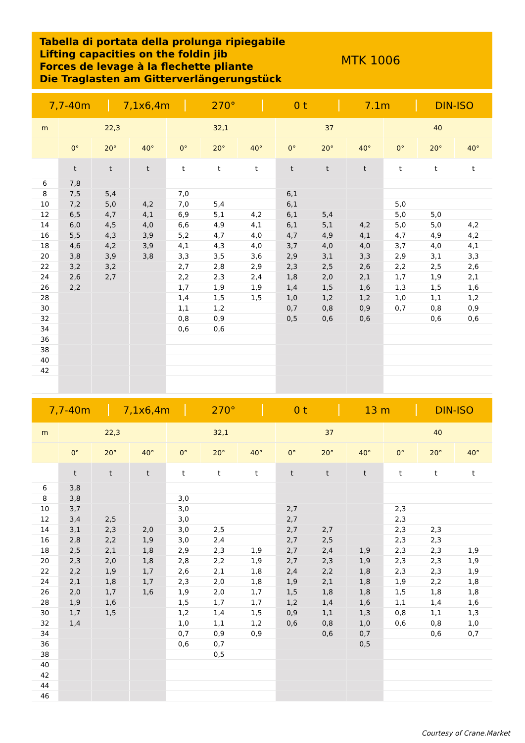Tabella di portata della prolunga ripiegabile
Lifting capacities on the foldin jib
Forces de levage à la flechette pliante
Die Traglasten am Gitterverlängerungstück
MTK 1006
7,7-40m 7,1x6,4m 270° 0 t 7.1m DIN-ISO
| m | 22,3 | | | 32,1 | | | 37 | | | 40 | | |
| --- | --- | --- | --- | --- | --- | --- | --- | --- | --- | --- | --- | --- |
| | 0° | 20° | 40° | 0° | 20° | 40° | 0° | 20° | 40° | 0° | 20° | 40° |
| | t | t | t | t | t | t | t | t | t | t | t | t |
| 6 | 7,8 | | | | | | | | | | | |
| 8 | 7,5 | 5,4 | | 7,0 | | | 6,1 | | | | | |
| 10 | 7,2 | 5,0 | 4,2 | 7,0 | 5,4 | | 6,1 | | | 5,0 | | |
| 12 | 6,5 | 4,7 | 4,1 | 6,9 | 5,1 | 4,2 | 6,1 | 5,4 | | 5,0 | 5,0 | |
| 14 | 6,0 | 4,5 | 4,0 | 6,6 | 4,9 | 4,1 | 6,1 | 5,1 | 4,2 | 5,0 | 5,0 | 4,2 |
| 16 | 5,5 | 4,3 | 3,9 | 5,2 | 4,7 | 4,0 | 4,7 | 4,9 | 4,1 | 4,7 | 4,9 | 4,2 |
| 18 | 4,6 | 4,2 | 3,9 | 4,1 | 4,3 | 4,0 | 3,7 | 4,0 | 4,0 | 3,7 | 4,0 | 4,1 |
| 20 | 3,8 | 3,9 | 3,8 | 3,3 | 3,5 | 3,6 | 2,9 | 3,1 | 3,3 | 2,9 | 3,1 | 3,3 |
| 22 | 3,2 | 3,2 | | 2,7 | 2,8 | 2,9 | 2,3 | 2,5 | 2,6 | 2,2 | 2,5 | 2,6 |
| 24 | 2,6 | 2,7 | | 2,2 | 2,3 | 2,4 | 1,8 | 2,0 | 2,1 | 1,7 | 1,9 | 2,1 |
| 26 | 2,2 | | | 1,7 | 1,9 | 1,9 | 1,4 | 1,5 | 1,6 | 1,3 | 1,5 | 1,6 |
| 28 | | | | 1,4 | 1,5 | 1,5 | 1,0 | 1,2 | 1,2 | 1,0 | 1,1 | 1,2 |
| 30 | | | | 1,1 | 1,2 | | 0,7 | 0,8 | 0,9 | 0,7 | 0,8 | 0,9 |
| 32 | | | | 0,8 | 0,9 | | 0,5 | 0,6 | 0,6 | | 0,6 | 0,6 |
| 34 | | | | 0,6 | 0,6 | | | | | | | |
| 36 | | | | | | | | | | | | |
| 38 | | | | | | | | | | | | |
| 40 | | | | | | | | | | | | |
| 42 | | | | | | | | | | | | |
7,7-40m 7,1x6,4m 270° 0 t 13 m DIN-ISO
| m | 22,3 | | | 32,1 | | | 37 | | | 40 | | |
| --- | --- | --- | --- | --- | --- | --- | --- | --- | --- | --- | --- | --- |
| | 0° | 20° | 40° | 0° | 20° | 40° | 0° | 20° | 40° | 0° | 20° | 40° |
| | t | t | t | t | t | t | t | t | t | t | t | t |
| 6 | 3,8 | | | | | | | | | | | |
| 8 | 3,8 | | | 3,0 | | | | | | | | |
| 10 | 3,7 | | | 3,0 | | | 2,7 | | | 2,3 | | |
| 12 | 3,4 | 2,5 | | 3,0 | | | 2,7 | | | 2,3 | | |
| 14 | 3,1 | 2,3 | 2,0 | 3,0 | 2,5 | | 2,7 | 2,7 | | 2,3 | 2,3 | |
| 16 | 2,8 | 2,2 | 1,9 | 3,0 | 2,4 | | 2,7 | 2,5 | | 2,3 | 2,3 | |
| 18 | 2,5 | 2,1 | 1,8 | 2,9 | 2,3 | 1,9 | 2,7 | 2,4 | 1,9 | 2,3 | 2,3 | 1,9 |
| 20 | 2,3 | 2,0 | 1,8 | 2,8 | 2,2 | 1,9 | 2,7 | 2,3 | 1,9 | 2,3 | 2,3 | 1,9 |
| 22 | 2,2 | 1,9 | 1,7 | 2,6 | 2,1 | 1,8 | 2,4 | 2,2 | 1,8 | 2,3 | 2,3 | 1,9 |
| 24 | 2,1 | 1,8 | 1,7 | 2,3 | 2,0 | 1,8 | 1,9 | 2,1 | 1,8 | 1,9 | 2,2 | 1,8 |
| 26 | 2,0 | 1,7 | 1,6 | 1,9 | 2,0 | 1,7 | 1,5 | 1,8 | 1,8 | 1,5 | 1,8 | 1,8 |
| 28 | 1,9 | 1,6 | | 1,5 | 1,7 | 1,7 | 1,2 | 1,4 | 1,6 | 1,1 | 1,4 | 1,6 |
| 30 | 1,7 | 1,5 | | 1,2 | 1,4 | 1,5 | 0,9 | 1,1 | 1,3 | 0,8 | 1,1 | 1,3 |
| 32 | 1,4 | | | 1,0 | 1,1 | 1,2 | 0,6 | 0,8 | 1,0 | 0,6 | 0,8 | 1,0 |
| 34 | | | | 0,7 | 0,9 | 0,9 | | 0,6 | 0,7 | | 0,6 | 0,7 |
| 36 | | | | 0,6 | 0,7 | | | | 0,5 | | | |
| 38 | | | | | 0,5 | | | | | | | |
| 40 | | | | | | | | | | | | |
| 42 | | | | | | | | | | | | |
| 44 | | | | | | | | | | | | |
| 46 | | | | | | | | | | | | |
Courtesy of Crane.Market